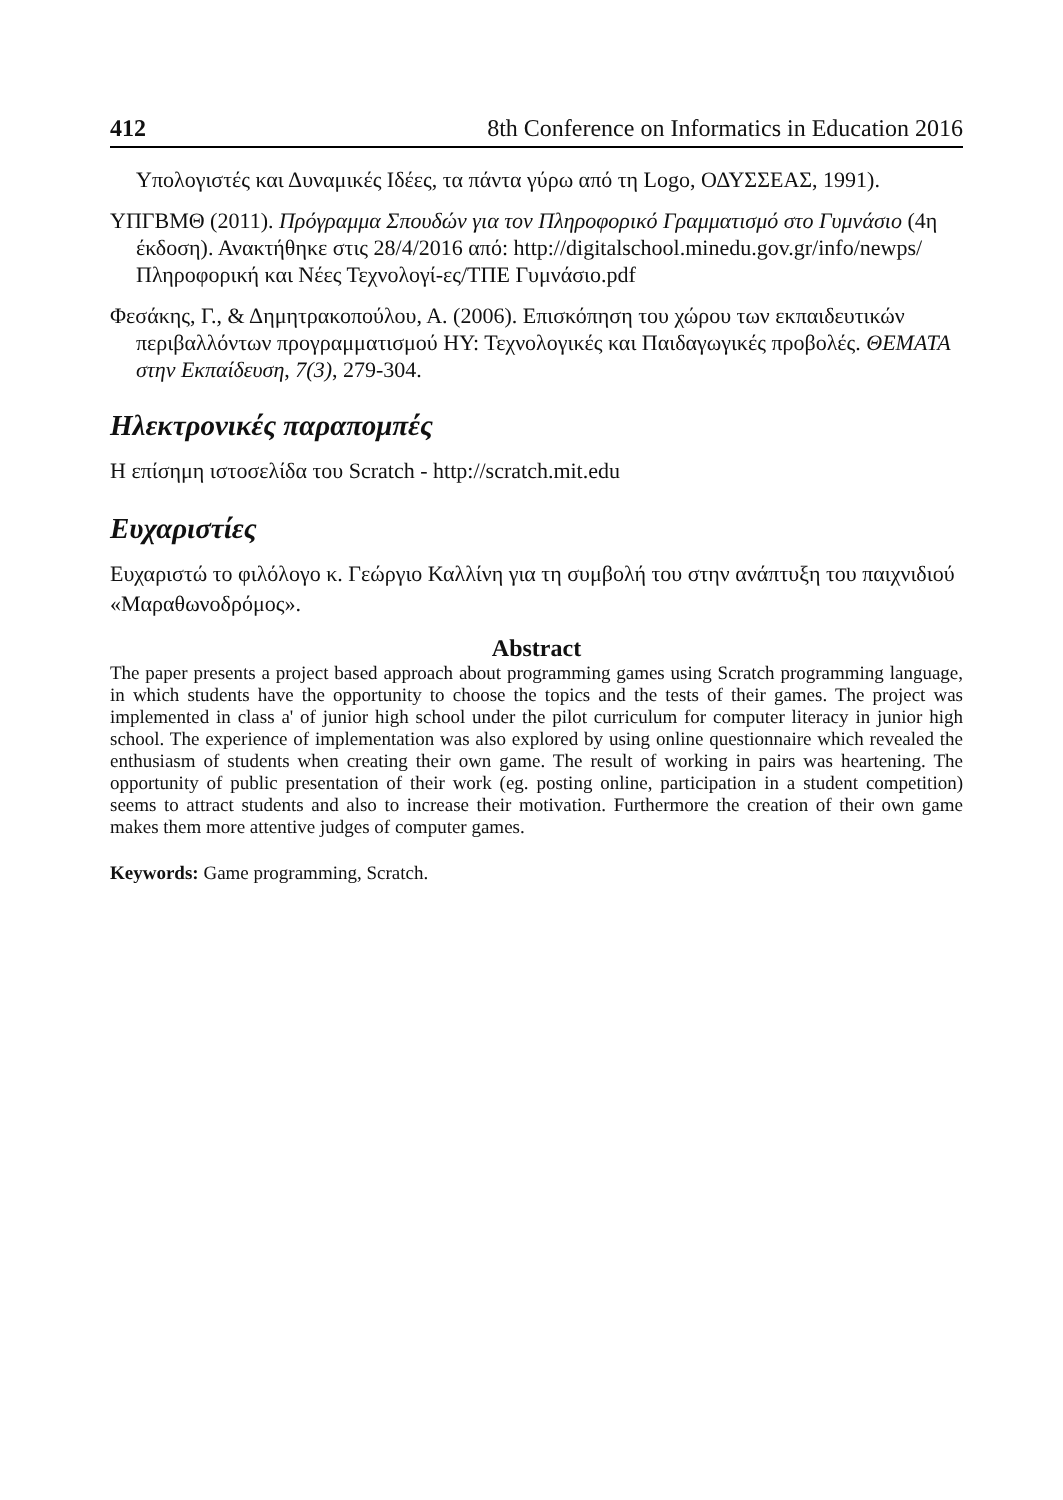412 8th Conference on Informatics in Education 2016
Υπολογιστές και Δυναμικές Ιδέες, τα πάντα γύρω από τη Logo, ΟΔΥΣΣΕΑΣ, 1991).
ΥΠΓΒΜΘ (2011). Πρόγραμμα Σπουδών για τον Πληροφορικό Γραμματισμό στο Γυμνάσιο (4η έκδοση). Ανακτήθηκε στις 28/4/2016 από: http://digitalschool.minedu.gov.gr/info/newps/Πληροφορική και Νέες Τεχνολογί-ες/ΤΠΕ Γυμνάσιο.pdf
Φεσάκης, Γ., & Δημητρακοπούλου, Α. (2006). Επισκόπηση του χώρου των εκπαιδευτικών περιβαλλόντων προγραμματισμού ΗΥ: Τεχνολογικές και Παιδαγωγικές προβολές. ΘΕΜΑΤΑ στην Εκπαίδευση, 7(3), 279-304.
Ηλεκτρονικές παραπομπές
Η επίσημη ιστοσελίδα του Scratch - http://scratch.mit.edu
Ευχαριστίες
Ευχαριστώ το φιλόλογο κ. Γεώργιο Καλλίνη για τη συμβολή του στην ανάπτυξη του παιχνιδιού «Μαραθωνοδρόμος».
Abstract
The paper presents a project based approach about programming games using Scratch programming language, in which students have the opportunity to choose the topics and the tests of their games. The project was implemented in class a' of junior high school under the pilot curriculum for computer literacy in junior high school. The experience of implementation was also explored by using online questionnaire which revealed the enthusiasm of students when creating their own game. The result of working in pairs was heartening. The opportunity of public presentation of their work (eg. posting online, participation in a student competition) seems to attract students and also to increase their motivation. Furthermore the creation of their own game makes them more attentive judges of computer games.
Keywords: Game programming, Scratch.